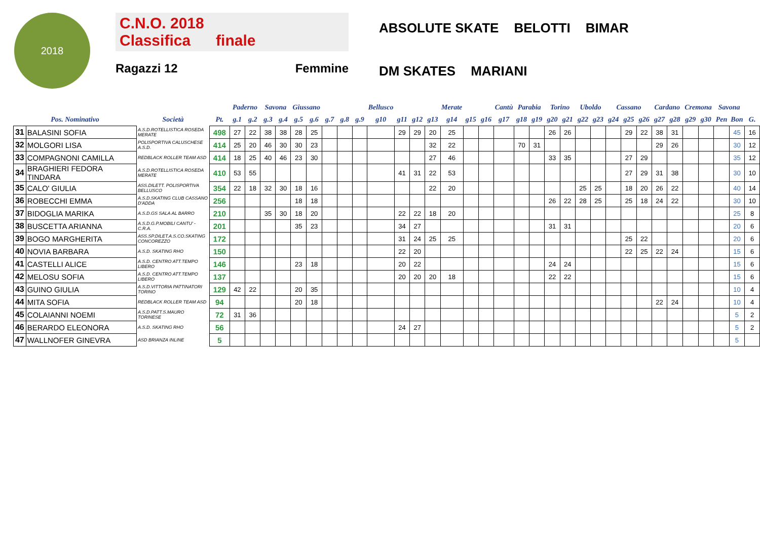2018
C.N.O. 2018
Classifica finale
Ragazzi 12 Femmine
ABSOLUTE SKATE BELOTTI BIMAR DM SKATES MARIANI
| | | | | Paderno | | Savona | | Giussano | | | | | Bellusco | | | | Merate | | | Cantù | Parabia | | Torino | | Uboldo | | Cassano | | | Cardano | | Cremona | | Savona | | |
| --- | --- | --- | --- | --- | --- | --- | --- | --- | --- | --- | --- | --- | --- | --- | --- | --- | --- | --- | --- | --- | --- | --- | --- | --- | --- | --- | --- | --- | --- | --- | --- | --- | --- | --- | --- | --- |
| Pos. Nominativo | | Società | Pt. | g.1 | g.2 | g.3 | g.4 | g.5 | g.6 | g.7 | g.8 | g.9 | g10 | g11 | g12 | g13 | g14 | g15 | g16 | g17 | g18 | g19 | g20 | g21 | g22 | g23 | g24 | g25 | g26 | g27 | g28 | g29 | g30 | Pen | Bon | G. |
| 31 | BALASINI SOFIA | A.S.D.ROTELLISTICA ROSEDA MERATE | 498 | 27 | 22 | 38 | 38 | 28 | 25 | | | | | 29 | 29 | 20 | 25 | | | | | | 26 | 26 | | | | 29 | 22 | 38 | 31 | | | | 45 | 16 |
| 32 | MOLGORI LISA | POLISPORTIVA CALUSCHESE A.S.D. | 414 | 25 | 20 | 46 | 30 | 30 | 23 | | | | | | | 32 | 22 | | | | 70 | 31 | | | | | | | | 29 | 26 | | | | 30 | 12 |
| 33 | COMPAGNONI CAMILLA | REDBLACK ROLLER TEAM ASD | 414 | 18 | 25 | 40 | 46 | 23 | 30 | | | | | | | 27 | 46 | | | | | | 33 | 35 | | | | 27 | 29 | | | | | | 35 | 12 |
| 34 | BRAGHIERI FEDORA TINDARA | A.S.D.ROTELLISTICA ROSEDA MERATE | 410 | 53 | 55 | | | | | | | | | 41 | 31 | 22 | 53 | | | | | | | | | | | 27 | 29 | 31 | 38 | | | | 30 | 10 |
| 35 | CALO' GIULIA | ASS.DILETT. POLISPORTIVA BELLUSCO | 354 | 22 | 18 | 32 | 30 | 18 | 16 | | | | | | | 22 | 20 | | | | | | | | 25 | 25 | | 18 | 20 | 26 | 22 | | | | 40 | 14 |
| 36 | ROBECCHI EMMA | A.S.D.SKATING CLUB CASSANO D'ADDA | 256 | | | | | 18 | 18 | | | | | | | | | | | | | | 26 | 22 | 28 | 25 | | 25 | 18 | 24 | 22 | | | | 30 | 10 |
| 37 | BIDOGLIA MARIKA | A.S.D.GS SALA AL BARRO | 210 | | | 35 | 30 | 18 | 20 | | | | | 22 | 22 | 18 | 20 | | | | | | | | | | | | | | | | | | 25 | 8 |
| 38 | BUSCETTA ARIANNA | A.S.D.G.P.MOBILI CANTU' -C.R.A. | 201 | | | | | 35 | 23 | | | | | 34 | 27 | | | | | | | | 31 | 31 | | | | | | | | | | | 20 | 6 |
| 39 | BOGO MARGHERITA | ASS.SP.DILET.A.S.CO.SKATING CONCOREZZO | 172 | | | | | | | | | | | 31 | 24 | 25 | 25 | | | | | | | | | | | 25 | 22 | | | | | | 20 | 6 |
| 40 | NOVIA BARBARA | A.S.D. SKATING RHO | 150 | | | | | | | | | | | 22 | 20 | | | | | | | | | | | | | 22 | 25 | 22 | 24 | | | | 15 | 6 |
| 41 | CASTELLI ALICE | A.S.D. CENTRO ATT.TEMPO LIBERO | 146 | | | | | 23 | 18 | | | | | 20 | 22 | | | | | | | | 24 | 24 | | | | | | | | | | | 15 | 6 |
| 42 | MELOSU SOFIA | A.S.D. CENTRO ATT.TEMPO LIBERO | 137 | | | | | | | | | | | 20 | 20 | 20 | 18 | | | | | | 22 | 22 | | | | | | | | | | | 15 | 6 |
| 43 | GUINO GIULIA | A.S.D.VITTORIA PATTINATORI TORINO | 129 | 42 | 22 | | | 20 | 35 | | | | | | | | | | | | | | | | | | | | | | | | | | 10 | 4 |
| 44 | MITA SOFIA | REDBLACK ROLLER TEAM ASD | 94 | | | | | 20 | 18 | | | | | | | | | | | | | | | | | | | | | 22 | 24 | | | | 10 | 4 |
| 45 | COLAIANNI NOEMI | A.S.D.PATT.S.MAURO TORINESE | 72 | 31 | 36 | | | | | | | | | | | | | | | | | | | | | | | | | | | | | | 5 | 2 |
| 46 | BERARDO ELEONORA | A.S.D. SKATING RHO | 56 | | | | | | | | | | | 24 | 27 | | | | | | | | | | | | | | | | | | | | 5 | 2 |
| 47 | WALLNOFER GINEVRA | ASD BRIANZA INLINE | 5 | | | | | | | | | | | | | | | | | | | | | | | | | | | | | | | | 5 | |